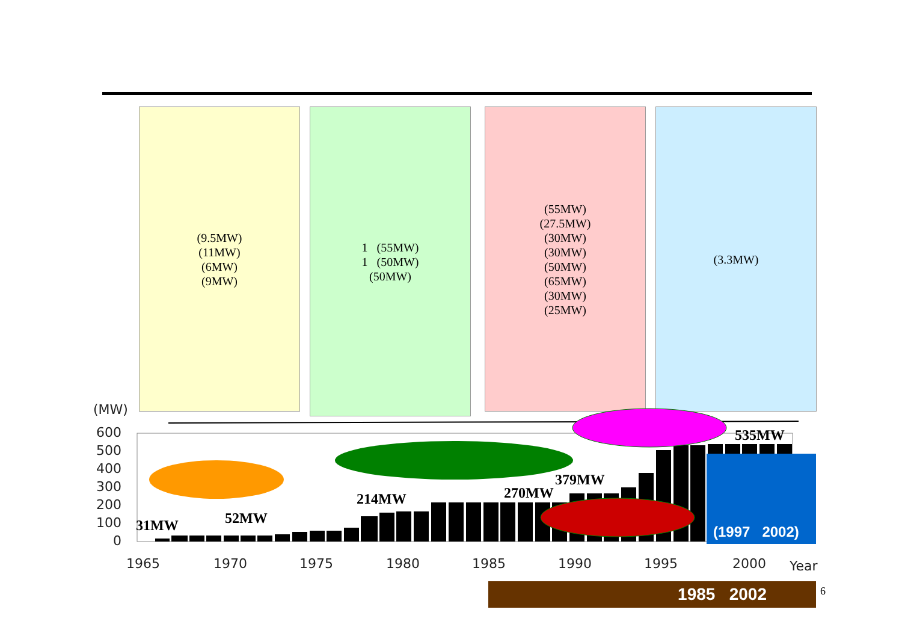(9.5MW)
(11MW)
(6MW)
(9MW)
1 (55MW)
1 (50MW)
(50MW)
(55MW)
(27.5MW)
(30MW)
(30MW)
(50MW)
(65MW)
(30MW)
(25MW)
(3.3MW)
(MW)
600
500
400
300
200
100
0
1965 1970 1975 1980 1985 1990 1995 2000 Year
31MW 52MW
214MW 270MW
379MW
535MW
(1997 2002)
1985 2002 6